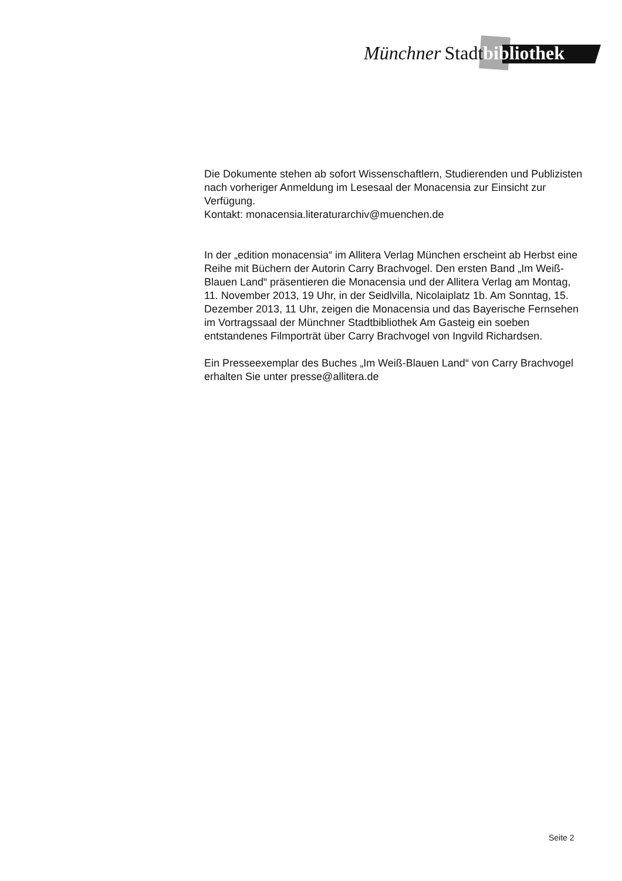Münchner Stadtbibliothek
Die Dokumente stehen ab sofort Wissenschaftlern, Studierenden und Publizisten nach vorheriger Anmeldung im Lesesaal der Monacensia zur Einsicht zur Verfügung.
Kontakt: monacensia.literaturarchiv@muenchen.de
In der „edition monacensia“ im Allitera Verlag München erscheint ab Herbst eine Reihe mit Büchern der Autorin Carry Brachvogel. Den ersten Band „Im Weiß-Blauen Land“ präsentieren die Monacensia und der Allitera Verlag am Montag, 11. November 2013, 19 Uhr, in der Seidlvilla, Nicolaiplatz 1b. Am Sonntag, 15. Dezember 2013, 11 Uhr, zeigen die Monacensia und das Bayerische Fernsehen im Vortragssaal der Münchner Stadtbibliothek Am Gasteig ein soeben entstandenes Filmporträt über Carry Brachvogel von Ingvild Richardsen.
Ein Presseexemplar des Buches „Im Weiß-Blauen Land“ von Carry Brachvogel erhalten Sie unter presse@allitera.de
Seite 2